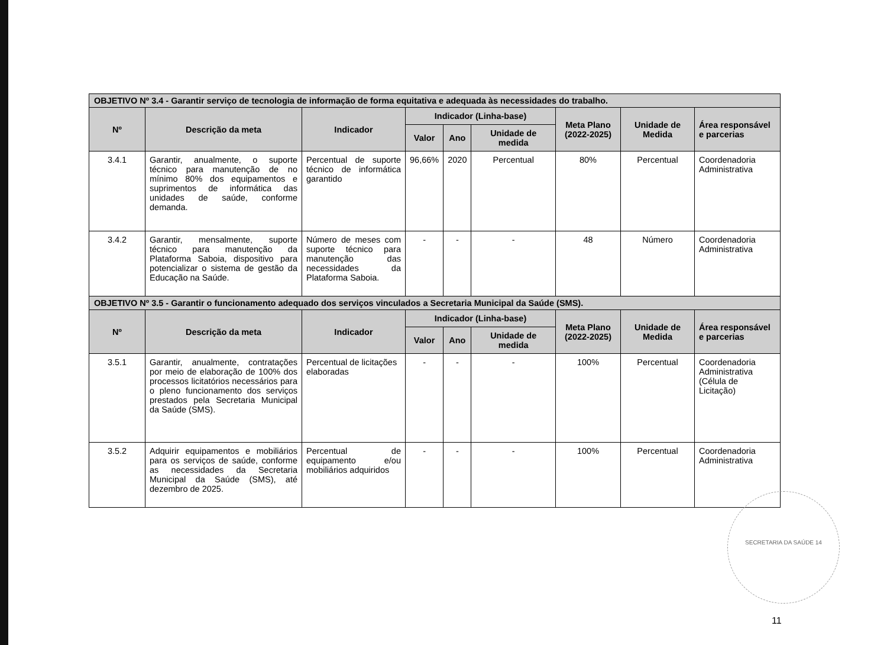| OBJETIVO Nº 3.4 - Garantir serviço de tecnologia de informação de forma equitativa e adequada às necessidades do trabalho. | | | | | | | | |
| Nº | Descrição da meta | Indicador | Indicador (Linha-base) | | | Meta Plano (2022-2025) | Unidade de Medida | Área responsável e parcerias |
| | | | Valor | Ano | Unidade de medida | | | |
| 3.4.1 | Garantir, anualmente, o suporte técnico para manutenção de no mínimo 80% dos equipamentos e suprimentos de informática das unidades de saúde, conforme demanda. | Percentual de suporte técnico de informática garantido | 96,66% | 2020 | Percentual | 80% | Percentual | Coordenadoria Administrativa |
| 3.4.2 | Garantir, mensalmente, suporte técnico para manutenção da Plataforma Saboia, dispositivo para potencializar o sistema de gestão da Educação na Saúde. | Número de meses com suporte técnico para manutenção das necessidades da Plataforma Saboia. | - | - | - | 48 | Número | Coordenadoria Administrativa |
| OBJETIVO Nº 3.5 - Garantir o funcionamento adequado dos serviços vinculados a Secretaria Municipal da Saúde (SMS). | | | | | | | | |
| Nº | Descrição da meta | Indicador | Indicador (Linha-base) | | | Meta Plano (2022-2025) | Unidade de Medida | Área responsável e parcerias |
| | | | Valor | Ano | Unidade de medida | | | |
| 3.5.1 | Garantir, anualmente, contratações por meio de elaboração de 100% dos processos licitatórios necessários para o pleno funcionamento dos serviços prestados pela Secretaria Municipal da Saúde (SMS). | Percentual de licitações elaboradas | - | - | - | 100% | Percentual | Coordenadoria Administrativa (Célula de Licitação) |
| 3.5.2 | Adquirir equipamentos e mobiliários para os serviços de saúde, conforme as necessidades da Secretaria Municipal da Saúde (SMS), até dezembro de 2025. | Percentual de equipamento e/ou mobiliários adquiridos | - | - | - | 100% | Percentual | Coordenadoria Administrativa |
SECRETARIA DA SAÚDE 14
11